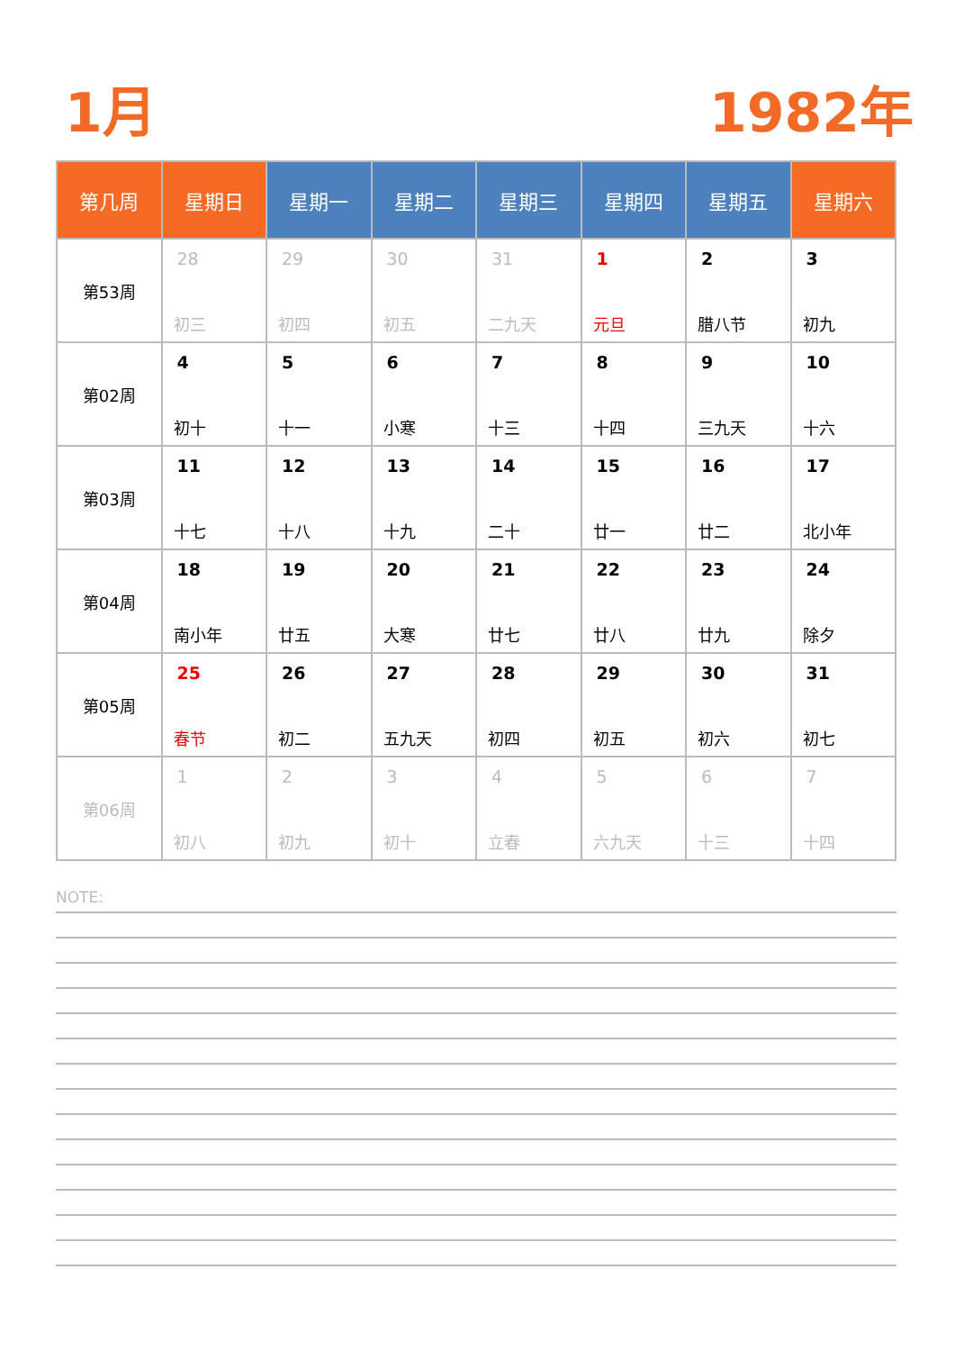1月 1982年
| 第几周 | 星期日 | 星期一 | 星期二 | 星期三 | 星期四 | 星期五 | 星期六 |
| --- | --- | --- | --- | --- | --- | --- | --- |
| 第53周 | 28 初三 | 29 初四 | 30 初五 | 31 二九天 | 1 元旦 | 2 腊八节 | 3 初九 |
| 第02周 | 4 初十 | 5 十一 | 6 小寒 | 7 十三 | 8 十四 | 9 三九天 | 10 十六 |
| 第03周 | 11 十七 | 12 十八 | 13 十九 | 14 二十 | 15 廿一 | 16 廿二 | 17 北小年 |
| 第04周 | 18 南小年 | 19 廿五 | 20 大寒 | 21 廿七 | 22 廿八 | 23 廿九 | 24 除夕 |
| 第05周 | 25 春节 | 26 初二 | 27 五九天 | 28 初四 | 29 初五 | 30 初六 | 31 初七 |
| 第06周 | 1 初八 | 2 初九 | 3 初十 | 4 立春 | 5 六九天 | 6 十三 | 7 十四 |
NOTE: